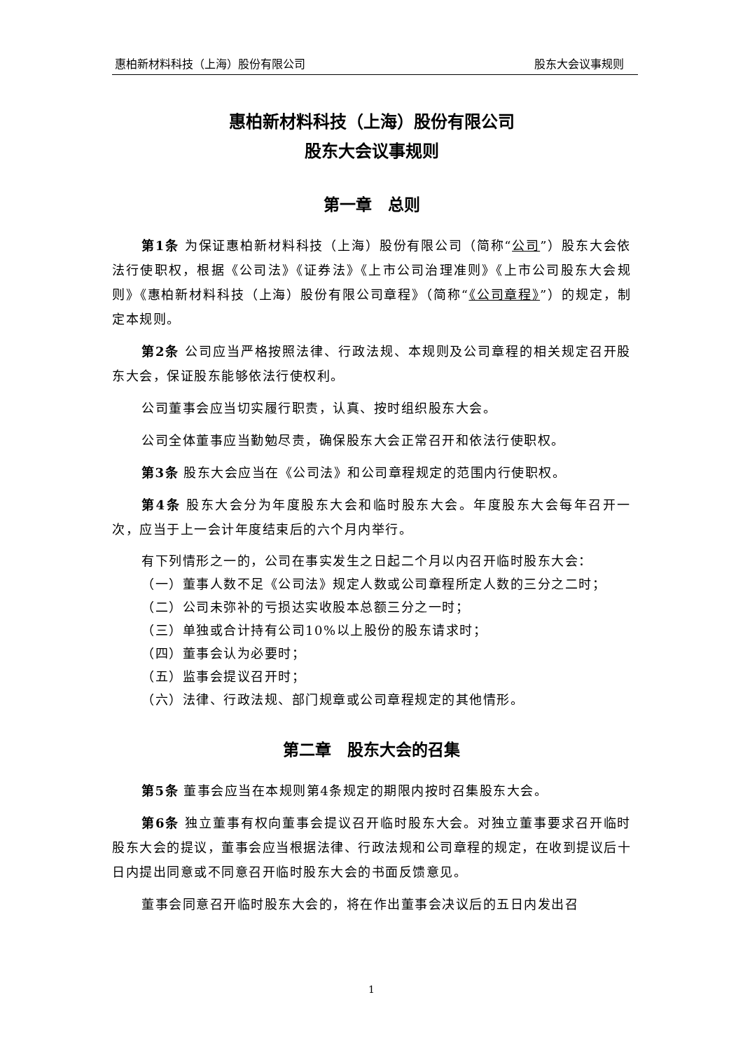惠柏新材料科技（上海）股份有限公司 股东大会议事规则
惠柏新材料科技（上海）股份有限公司
股东大会议事规则
第一章　总则
第1条 为保证惠柏新材料科技（上海）股份有限公司（简称“公司”）股东大会依法行使职权，根据《公司法》《证券法》《上市公司治理准则》《上市公司股东大会规则》《惠柏新材料科技（上海）股份有限公司章程》（简称“《公司章程》”）的规定，制定本规则。
第2条 公司应当严格按照法律、行政法规、本规则及公司章程的相关规定召开股东大会，保证股东能够依法行使权利。
公司董事会应当切实履行职责，认真、按时组织股东大会。
公司全体董事应当勤勉尽责，确保股东大会正常召开和依法行使职权。
第3条 股东大会应当在《公司法》和公司章程规定的范围内行使职权。
第4条 股东大会分为年度股东大会和临时股东大会。年度股东大会每年召开一次，应当于上一会计年度结束后的六个月内举行。
有下列情形之一的，公司在事实发生之日起二个月以内召开临时股东大会：
（一）董事人数不足《公司法》规定人数或公司章程所定人数的三分之二时；
（二）公司未弥补的亏损达实收股本总额三分之一时；
（三）单独或合计持有公司10%以上股份的股东请求时；
（四）董事会认为必要时；
（五）监事会提议召开时；
（六）法律、行政法规、部门规章或公司章程规定的其他情形。
第二章　股东大会的召集
第5条 董事会应当在本规则第4条规定的期限内按时召集股东大会。
第6条 独立董事有权向董事会提议召开临时股东大会。对独立董事要求召开临时股东大会的提议，董事会应当根据法律、行政法规和公司章程的规定，在收到提议后十日内提出同意或不同意召开临时股东大会的书面反馈意见。
董事会同意召开临时股东大会的，将在作出董事会决议后的五日内发出召
1